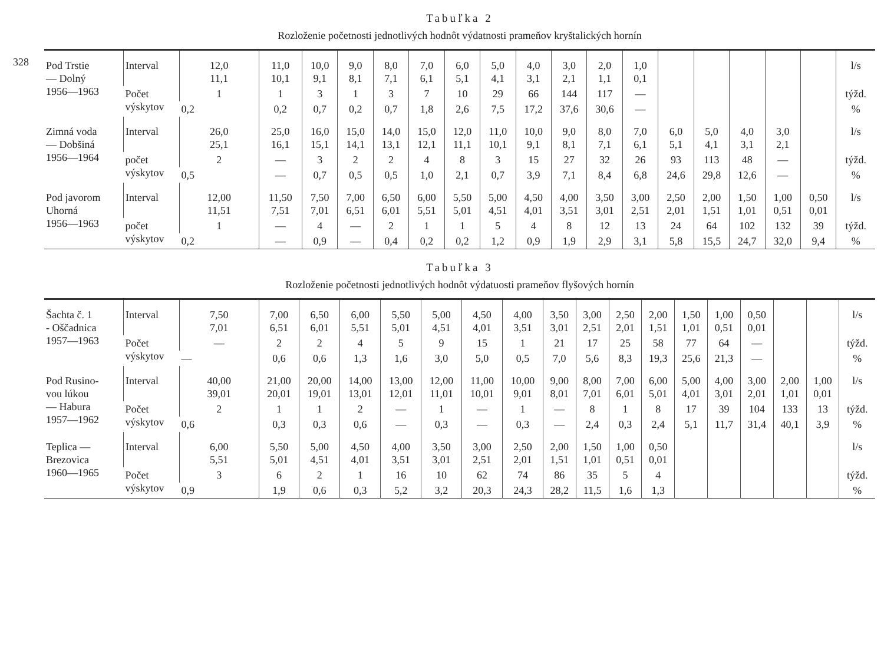328
Tabuľka 2
Rozloženie početnosti jednotlivých hodnôt výdatnosti prameňov kryštalických hornín
| Pod Trstie — Dolný 1956—1963 | Interval | 12,0 11,1 | 11,0 10,1 | 10,0 9,1 | 9,0 8,1 | 8,0 7,1 | 7,0 6,1 | 6,0 5,1 | 5,0 4,1 | 4,0 3,1 | 3,0 2,1 | 2,0 1,1 | 1,0 0,1 | | | | | | l/s |
| | Počet výskytov | 1 | 1 | 3 | 1 | 3 | 7 | 10 | 29 | 66 | 144 | 117 | — | | | | | | týžd. |
| | | 0,2 | 0,2 | 0,7 | 0,2 | 0,7 | 1,8 | 2,6 | 7,5 | 17,2 | 37,6 | 30,6 | — | | | | | | % |
| Zimná voda — Dobšiná 1956—1964 | Interval | 26,0 25,1 | 25,0 16,1 | 16,0 15,1 | 15,0 14,1 | 14,0 13,1 | 15,0 12,1 | 12,0 11,1 | 11,0 10,1 | 10,0 9,1 | 9,0 8,1 | 8,0 7,1 | 7,0 6,1 | 6,0 5,1 | 5,0 4,1 | 4,0 3,1 | 3,0 2,1 | | l/s |
| | počet výskytov | 2 | — | 3 | 2 | 2 | 4 | 8 | 3 | 15 | 27 | 32 | 26 | 93 | 113 | 48 | — | | týžd. |
| | | 0,5 | — | 0,7 | 0,5 | 0,5 | 1,0 | 2,1 | 0,7 | 3,9 | 7,1 | 8,4 | 6,8 | 24,6 | 29,8 | 12,6 | — | | % |
| Pod javorom Uhorná 1956—1963 | Interval | 12,00 11,51 | 11,50 7,51 | 7,50 7,01 | 7,00 6,51 | 6,50 6,01 | 6,00 5,51 | 5,50 5,01 | 5,00 4,51 | 4,50 4,01 | 4,00 3,51 | 3,50 3,01 | 3,00 2,51 | 2,50 2,01 | 2,00 1,51 | 1,50 1,01 | 1,00 0,51 | 0,50 0,01 | l/s |
| | počet výskytov | 1 | — | 4 | — | 2 | 1 | 1 | 5 | 4 | 8 | 12 | 13 | 24 | 64 | 102 | 132 | 39 | týžd. |
| | | 0,2 | — | 0,9 | — | 0,4 | 0,2 | 0,2 | 1,2 | 0,9 | 1,9 | 2,9 | 3,1 | 5,8 | 15,5 | 24,7 | 32,0 | 9,4 | % |
Tabuľka 3
Rozloženie početnosti jednotlivých hodnôt výdatuosti prameňov flyšových hornín
| Šachta č. 1 - Oščadnica 1957—1963 | Interval | 7,50 7,01 | 7,00 6,51 | 6,50 6,01 | 6,00 5,51 | 5,50 5,01 | 5,00 4,51 | 4,50 4,01 | 4,00 3,51 | 3,50 3,01 | 3,00 2,51 | 2,50 2,01 | 2,00 1,51 | 1,50 1,01 | 1,00 0,51 | 0,50 0,01 | | | l/s |
| | Počet výskytov | — | 2 | 2 | 4 | 5 | 9 | 15 | 1 | 21 | 17 | 25 | 58 | 77 | 64 | — | | | týžd. |
| | | — | 0,6 | 0,6 | 1,3 | 1,6 | 3,0 | 5,0 | 0,5 | 7,0 | 5,6 | 8,3 | 19,3 | 25,6 | 21,3 | — | | | % |
| Pod Rusino- vou lúkou — Habura 1957—1962 | Interval | 40,00 39,01 | 21,00 20,01 | 20,00 19,01 | 14,00 13,01 | 13,00 12,01 | 12,00 11,01 | 11,00 10,01 | 10,00 9,01 | 9,00 8,01 | 8,00 7,01 | 7,00 6,01 | 6,00 5,01 | 5,00 4,01 | 4,00 3,01 | 3,00 2,01 | 2,00 1,01 | 1,00 0,01 | l/s |
| | Počet výskytov | 2 | 1 | 1 | 2 | — | 1 | — | 1 | — | 8 | 1 | 8 | 17 | 39 | 104 | 133 | 13 | týžd. |
| | | 0,6 | 0,3 | 0,3 | 0,6 | — | 0,3 | — | 0,3 | — | 2,4 | 0,3 | 2,4 | 5,1 | 11,7 | 31,4 | 40,1 | 3,9 | % |
| Teplica — Brezovica 1960—1965 | Interval | 6,00 5,51 | 5,50 5,01 | 5,00 4,51 | 4,50 4,01 | 4,00 3,51 | 3,50 3,01 | 3,00 2,51 | 2,50 2,01 | 2,00 1,51 | 1,50 1,01 | 1,00 0,51 | 0,50 0,01 | | | | | | l/s |
| | Počet výskytov | 3 | 6 | 2 | 1 | 16 | 10 | 62 | 74 | 86 | 35 | 5 | 4 | | | | | | týžd. |
| | | 0,9 | 1,9 | 0,6 | 0,3 | 5,2 | 3,2 | 20,3 | 24,3 | 28,2 | 11,5 | 1,6 | 1,3 | | | | | | % |